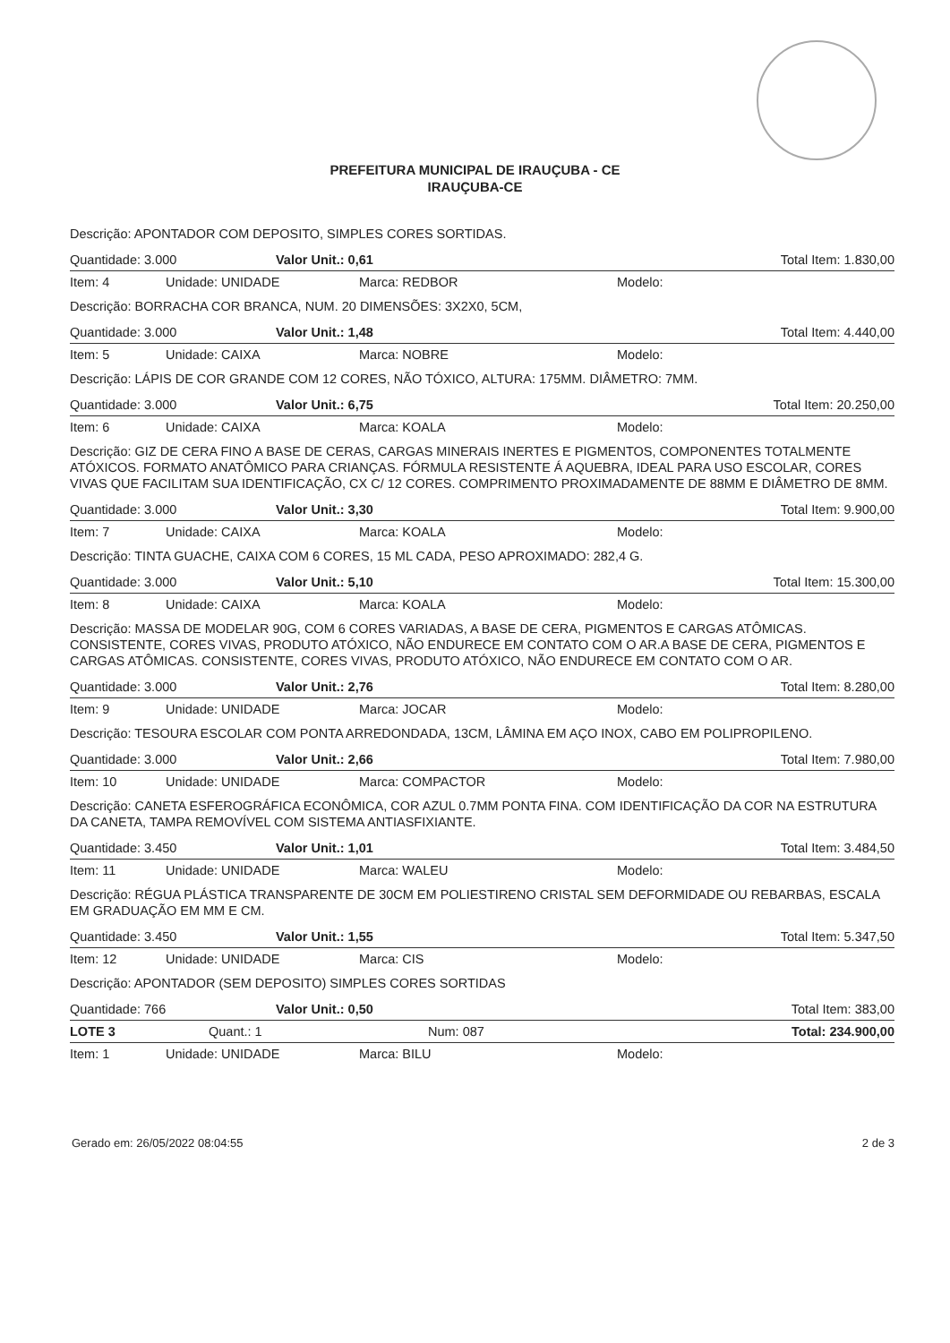PREFEITURA MUNICIPAL DE IRAUÇUBA - CE
IRAUÇUBA-CE
Descrição: APONTADOR COM DEPOSITO, SIMPLES CORES SORTIDAS.
Quantidade: 3.000 Valor Unit.: 0,61 Total Item: 1.830,00
Item: 4 Unidade: UNIDADE Marca: REDBOR Modelo:
Descrição: BORRACHA COR BRANCA, NUM. 20 DIMENSÕES: 3X2X0, 5CM,
Quantidade: 3.000 Valor Unit.: 1,48 Total Item: 4.440,00
Item: 5 Unidade: CAIXA Marca: NOBRE Modelo:
Descrição: LÁPIS DE COR GRANDE COM 12 CORES, NÃO TÓXICO, ALTURA: 175MM. DIÂMETRO: 7MM.
Quantidade: 3.000 Valor Unit.: 6,75 Total Item: 20.250,00
Item: 6 Unidade: CAIXA Marca: KOALA Modelo:
Descrição: GIZ DE CERA FINO A BASE DE CERAS, CARGAS MINERAIS INERTES E PIGMENTOS, COMPONENTES TOTALMENTE ATÓXICOS. FORMATO ANATÔMICO PARA CRIANÇAS. FÓRMULA RESISTENTE Á AQUEBRA, IDEAL PARA USO ESCOLAR, CORES VIVAS QUE FACILITAM SUA IDENTIFICAÇÃO, CX C/ 12 CORES. COMPRIMENTO PROXIMADAMENTE DE 88MM E DIÂMETRO DE 8MM.
Quantidade: 3.000 Valor Unit.: 3,30 Total Item: 9.900,00
Item: 7 Unidade: CAIXA Marca: KOALA Modelo:
Descrição: TINTA GUACHE, CAIXA COM 6 CORES, 15 ML CADA, PESO APROXIMADO: 282,4 G.
Quantidade: 3.000 Valor Unit.: 5,10 Total Item: 15.300,00
Item: 8 Unidade: CAIXA Marca: KOALA Modelo:
Descrição: MASSA DE MODELAR 90G, COM 6 CORES VARIADAS, A BASE DE CERA, PIGMENTOS E CARGAS ATÔMICAS. CONSISTENTE, CORES VIVAS, PRODUTO ATÓXICO, NÃO ENDURECE EM CONTATO COM O AR.A BASE DE CERA, PIGMENTOS E CARGAS ATÔMICAS. CONSISTENTE, CORES VIVAS, PRODUTO ATÓXICO, NÃO ENDURECE EM CONTATO COM O AR.
Quantidade: 3.000 Valor Unit.: 2,76 Total Item: 8.280,00
Item: 9 Unidade: UNIDADE Marca: JOCAR Modelo:
Descrição: TESOURA ESCOLAR COM PONTA ARREDONDADA, 13CM, LÂMINA EM AÇO INOX, CABO EM POLIPROPILENO.
Quantidade: 3.000 Valor Unit.: 2,66 Total Item: 7.980,00
Item: 10 Unidade: UNIDADE Marca: COMPACTOR Modelo:
Descrição: CANETA ESFEROGRÁFICA ECONÔMICA, COR AZUL 0.7MM PONTA FINA. COM IDENTIFICAÇÃO DA COR NA ESTRUTURA DA CANETA, TAMPA REMOVÍVEL COM SISTEMA ANTIASFIXIANTE.
Quantidade: 3.450 Valor Unit.: 1,01 Total Item: 3.484,50
Item: 11 Unidade: UNIDADE Marca: WALEU Modelo:
Descrição: RÉGUA PLÁSTICA TRANSPARENTE DE 30CM EM POLIESTIRENO CRISTAL SEM DEFORMIDADE OU REBARBAS, ESCALA EM GRADUAÇÃO EM MM E CM.
Quantidade: 3.450 Valor Unit.: 1,55 Total Item: 5.347,50
Item: 12 Unidade: UNIDADE Marca: CIS Modelo:
Descrição: APONTADOR (SEM DEPOSITO) SIMPLES CORES SORTIDAS
Quantidade: 766 Valor Unit.: 0,50 Total Item: 383,00
LOTE 3 Quant.: 1 Num: 087 Total: 234.900,00
Item: 1 Unidade: UNIDADE Marca: BILU Modelo:
Gerado em: 26/05/2022 08:04:55 2 de 3